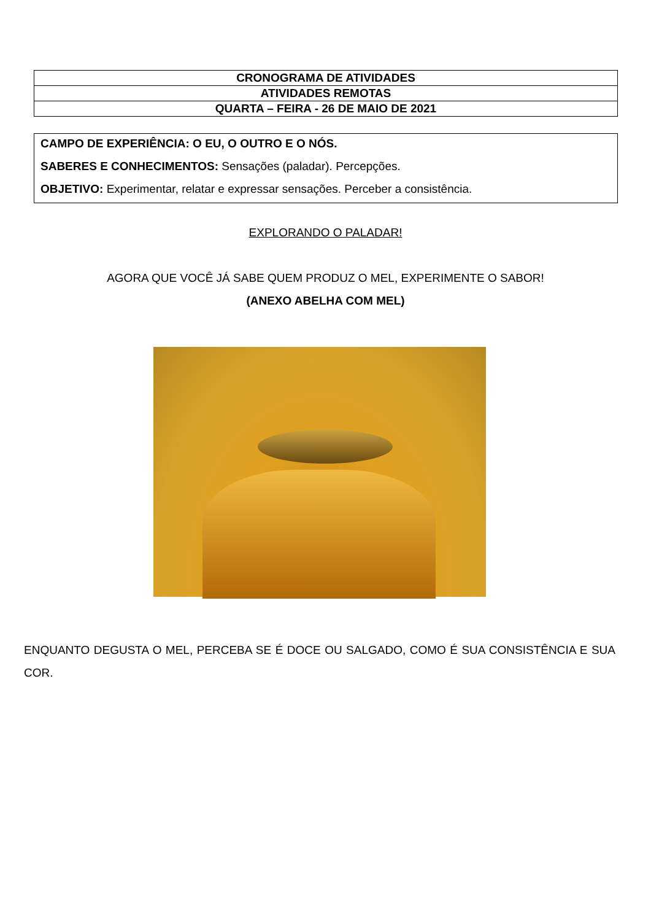| CRONOGRAMA DE ATIVIDADES |
| ATIVIDADES REMOTAS |
| QUARTA – FEIRA - 26 DE MAIO DE 2021 |
CAMPO DE EXPERIÊNCIA: O EU, O OUTRO E O NÓS.
SABERES E CONHECIMENTOS: Sensações (paladar). Percepções.
OBJETIVO: Experimentar, relatar e expressar sensações. Perceber a consistência.
EXPLORANDO O PALADAR!
AGORA QUE VOCÊ JÁ SABE QUEM PRODUZ O MEL, EXPERIMENTE O SABOR!
(ANEXO ABELHA COM MEL)
ENQUANTO DEGUSTA O MEL, PERCEBA SE É DOCE OU SALGADO, COMO É SUA CONSISTÊNCIA E SUA COR.